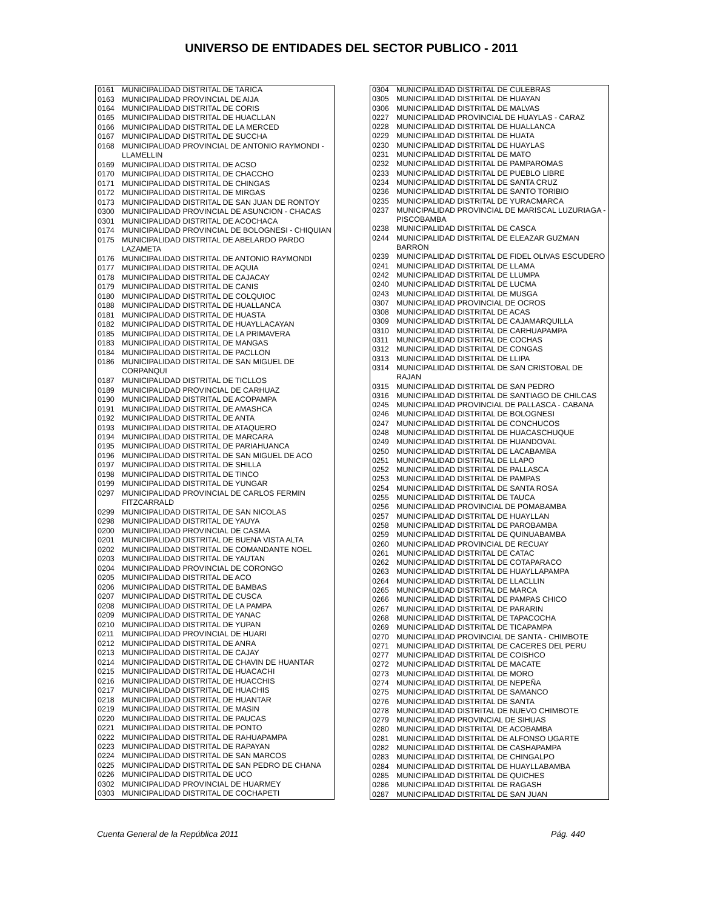UNIVERSO DE ENTIDADES DEL SECTOR PUBLICO - 2011
| 0161 | MUNICIPALIDAD DISTRITAL DE TARICA |
| 0163 | MUNICIPALIDAD PROVINCIAL DE AIJA |
| 0164 | MUNICIPALIDAD DISTRITAL DE CORIS |
| 0165 | MUNICIPALIDAD DISTRITAL DE HUACLLAN |
| 0166 | MUNICIPALIDAD DISTRITAL DE LA MERCED |
| 0167 | MUNICIPALIDAD DISTRITAL DE SUCCHA |
| 0168 | MUNICIPALIDAD PROVINCIAL DE ANTONIO RAYMONDI - LLAMELLIN |
| 0169 | MUNICIPALIDAD DISTRITAL DE ACSO |
| 0170 | MUNICIPALIDAD DISTRITAL DE CHACCHO |
| 0171 | MUNICIPALIDAD DISTRITAL DE CHINGAS |
| 0172 | MUNICIPALIDAD DISTRITAL DE MIRGAS |
| 0173 | MUNICIPALIDAD DISTRITAL DE SAN JUAN DE RONTOY |
| 0300 | MUNICIPALIDAD PROVINCIAL DE ASUNCION - CHACAS |
| 0301 | MUNICIPALIDAD DISTRITAL DE ACOCHACA |
| 0174 | MUNICIPALIDAD PROVINCIAL DE BOLOGNESI - CHIQUIAN |
| 0175 | MUNICIPALIDAD DISTRITAL DE ABELARDO PARDO LAZAMETA |
| 0176 | MUNICIPALIDAD DISTRITAL DE ANTONIO RAYMONDI |
| 0177 | MUNICIPALIDAD DISTRITAL DE AQUIA |
| 0178 | MUNICIPALIDAD DISTRITAL DE CAJACAY |
| 0179 | MUNICIPALIDAD DISTRITAL DE CANIS |
| 0180 | MUNICIPALIDAD DISTRITAL DE COLQUIOC |
| 0188 | MUNICIPALIDAD DISTRITAL DE HUALLANCA |
| 0181 | MUNICIPALIDAD DISTRITAL DE HUASTA |
| 0182 | MUNICIPALIDAD DISTRITAL DE HUAYLLACAYAN |
| 0185 | MUNICIPALIDAD DISTRITAL DE LA PRIMAVERA |
| 0183 | MUNICIPALIDAD DISTRITAL DE MANGAS |
| 0184 | MUNICIPALIDAD DISTRITAL DE PACLLON |
| 0186 | MUNICIPALIDAD DISTRITAL DE SAN MIGUEL DE CORPANQUI |
| 0187 | MUNICIPALIDAD DISTRITAL DE TICLLOS |
| 0189 | MUNICIPALIDAD PROVINCIAL DE CARHUAZ |
| 0190 | MUNICIPALIDAD DISTRITAL DE ACOPAMPA |
| 0191 | MUNICIPALIDAD DISTRITAL DE AMASHCA |
| 0192 | MUNICIPALIDAD DISTRITAL DE ANTA |
| 0193 | MUNICIPALIDAD DISTRITAL DE ATAQUERO |
| 0194 | MUNICIPALIDAD DISTRITAL DE MARCARA |
| 0195 | MUNICIPALIDAD DISTRITAL DE PARIAHUANCA |
| 0196 | MUNICIPALIDAD DISTRITAL DE SAN MIGUEL DE ACO |
| 0197 | MUNICIPALIDAD DISTRITAL DE SHILLA |
| 0198 | MUNICIPALIDAD DISTRITAL DE TINCO |
| 0199 | MUNICIPALIDAD DISTRITAL DE YUNGAR |
| 0297 | MUNICIPALIDAD PROVINCIAL DE CARLOS FERMIN FITZCARRALD |
| 0299 | MUNICIPALIDAD DISTRITAL DE SAN NICOLAS |
| 0298 | MUNICIPALIDAD DISTRITAL DE YAUYA |
| 0200 | MUNICIPALIDAD PROVINCIAL DE CASMA |
| 0201 | MUNICIPALIDAD DISTRITAL DE BUENA VISTA ALTA |
| 0202 | MUNICIPALIDAD DISTRITAL DE COMANDANTE NOEL |
| 0203 | MUNICIPALIDAD DISTRITAL DE YAUTAN |
| 0204 | MUNICIPALIDAD PROVINCIAL DE CORONGO |
| 0205 | MUNICIPALIDAD DISTRITAL DE ACO |
| 0206 | MUNICIPALIDAD DISTRITAL DE BAMBAS |
| 0207 | MUNICIPALIDAD DISTRITAL DE CUSCA |
| 0208 | MUNICIPALIDAD DISTRITAL DE LA PAMPA |
| 0209 | MUNICIPALIDAD DISTRITAL DE YANAC |
| 0210 | MUNICIPALIDAD DISTRITAL DE YUPAN |
| 0211 | MUNICIPALIDAD PROVINCIAL DE HUARI |
| 0212 | MUNICIPALIDAD DISTRITAL DE ANRA |
| 0213 | MUNICIPALIDAD DISTRITAL DE CAJAY |
| 0214 | MUNICIPALIDAD DISTRITAL DE CHAVIN DE HUANTAR |
| 0215 | MUNICIPALIDAD DISTRITAL DE HUACACHI |
| 0216 | MUNICIPALIDAD DISTRITAL DE HUACCHIS |
| 0217 | MUNICIPALIDAD DISTRITAL DE HUACHIS |
| 0218 | MUNICIPALIDAD DISTRITAL DE HUANTAR |
| 0219 | MUNICIPALIDAD DISTRITAL DE MASIN |
| 0220 | MUNICIPALIDAD DISTRITAL DE PAUCAS |
| 0221 | MUNICIPALIDAD DISTRITAL DE PONTO |
| 0222 | MUNICIPALIDAD DISTRITAL DE RAHUAPAMPA |
| 0223 | MUNICIPALIDAD DISTRITAL DE RAPAYAN |
| 0224 | MUNICIPALIDAD DISTRITAL DE SAN MARCOS |
| 0225 | MUNICIPALIDAD DISTRITAL DE SAN PEDRO DE CHANA |
| 0226 | MUNICIPALIDAD DISTRITAL DE UCO |
| 0302 | MUNICIPALIDAD PROVINCIAL DE HUARMEY |
| 0303 | MUNICIPALIDAD DISTRITAL DE COCHAPETI |
| 0304 | MUNICIPALIDAD DISTRITAL DE CULEBRAS |
| 0305 | MUNICIPALIDAD DISTRITAL DE HUAYAN |
| 0306 | MUNICIPALIDAD DISTRITAL DE MALVAS |
| 0227 | MUNICIPALIDAD PROVINCIAL DE HUAYLAS - CARAZ |
| 0228 | MUNICIPALIDAD DISTRITAL DE HUALLANCA |
| 0229 | MUNICIPALIDAD DISTRITAL DE HUATA |
| 0230 | MUNICIPALIDAD DISTRITAL DE HUAYLAS |
| 0231 | MUNICIPALIDAD DISTRITAL DE MATO |
| 0232 | MUNICIPALIDAD DISTRITAL DE PAMPAROMAS |
| 0233 | MUNICIPALIDAD DISTRITAL DE PUEBLO LIBRE |
| 0234 | MUNICIPALIDAD DISTRITAL DE SANTA CRUZ |
| 0236 | MUNICIPALIDAD DISTRITAL DE SANTO TORIBIO |
| 0235 | MUNICIPALIDAD DISTRITAL DE YURACMARCA |
| 0237 | MUNICIPALIDAD PROVINCIAL DE MARISCAL LUZURIAGA - PISCOBAMBA |
| 0238 | MUNICIPALIDAD DISTRITAL DE CASCA |
| 0244 | MUNICIPALIDAD DISTRITAL DE ELEAZAR GUZMAN BARRON |
| 0239 | MUNICIPALIDAD DISTRITAL DE FIDEL OLIVAS ESCUDERO |
| 0241 | MUNICIPALIDAD DISTRITAL DE LLAMA |
| 0242 | MUNICIPALIDAD DISTRITAL DE LLUMPA |
| 0240 | MUNICIPALIDAD DISTRITAL DE LUCMA |
| 0243 | MUNICIPALIDAD DISTRITAL DE MUSGA |
| 0307 | MUNICIPALIDAD PROVINCIAL DE OCROS |
| 0308 | MUNICIPALIDAD DISTRITAL DE ACAS |
| 0309 | MUNICIPALIDAD DISTRITAL DE CAJAMARQUILLA |
| 0310 | MUNICIPALIDAD DISTRITAL DE CARHUAPAMPA |
| 0311 | MUNICIPALIDAD DISTRITAL DE COCHAS |
| 0312 | MUNICIPALIDAD DISTRITAL DE CONGAS |
| 0313 | MUNICIPALIDAD DISTRITAL DE LLIPA |
| 0314 | MUNICIPALIDAD DISTRITAL DE SAN CRISTOBAL DE RAJAN |
| 0315 | MUNICIPALIDAD DISTRITAL DE SAN PEDRO |
| 0316 | MUNICIPALIDAD DISTRITAL DE SANTIAGO DE CHILCAS |
| 0245 | MUNICIPALIDAD PROVINCIAL DE PALLASCA - CABANA |
| 0246 | MUNICIPALIDAD DISTRITAL DE BOLOGNESI |
| 0247 | MUNICIPALIDAD DISTRITAL DE CONCHUCOS |
| 0248 | MUNICIPALIDAD DISTRITAL DE HUACASCHUQUE |
| 0249 | MUNICIPALIDAD DISTRITAL DE HUANDOVAL |
| 0250 | MUNICIPALIDAD DISTRITAL DE LACABAMBA |
| 0251 | MUNICIPALIDAD DISTRITAL DE LLAPO |
| 0252 | MUNICIPALIDAD DISTRITAL DE PALLASCA |
| 0253 | MUNICIPALIDAD DISTRITAL DE PAMPAS |
| 0254 | MUNICIPALIDAD DISTRITAL DE SANTA ROSA |
| 0255 | MUNICIPALIDAD DISTRITAL DE TAUCA |
| 0256 | MUNICIPALIDAD PROVINCIAL DE POMABAMBA |
| 0257 | MUNICIPALIDAD DISTRITAL DE HUAYLLAN |
| 0258 | MUNICIPALIDAD DISTRITAL DE PAROBAMBA |
| 0259 | MUNICIPALIDAD DISTRITAL DE QUINUABAMBA |
| 0260 | MUNICIPALIDAD PROVINCIAL DE RECUAY |
| 0261 | MUNICIPALIDAD DISTRITAL DE CATAC |
| 0262 | MUNICIPALIDAD DISTRITAL DE COTAPARACO |
| 0263 | MUNICIPALIDAD DISTRITAL DE HUAYLLAPAMPA |
| 0264 | MUNICIPALIDAD DISTRITAL DE LLACLLIN |
| 0265 | MUNICIPALIDAD DISTRITAL DE MARCA |
| 0266 | MUNICIPALIDAD DISTRITAL DE PAMPAS CHICO |
| 0267 | MUNICIPALIDAD DISTRITAL DE PARARIN |
| 0268 | MUNICIPALIDAD DISTRITAL DE TAPACOCHA |
| 0269 | MUNICIPALIDAD DISTRITAL DE TICAPAMPA |
| 0270 | MUNICIPALIDAD PROVINCIAL DE SANTA - CHIMBOTE |
| 0271 | MUNICIPALIDAD DISTRITAL DE CACERES DEL PERU |
| 0277 | MUNICIPALIDAD DISTRITAL DE COISHCO |
| 0272 | MUNICIPALIDAD DISTRITAL DE MACATE |
| 0273 | MUNICIPALIDAD DISTRITAL DE MORO |
| 0274 | MUNICIPALIDAD DISTRITAL DE NEPEÑA |
| 0275 | MUNICIPALIDAD DISTRITAL DE SAMANCO |
| 0276 | MUNICIPALIDAD DISTRITAL DE SANTA |
| 0278 | MUNICIPALIDAD DISTRITAL DE NUEVO CHIMBOTE |
| 0279 | MUNICIPALIDAD PROVINCIAL DE SIHUAS |
| 0280 | MUNICIPALIDAD DISTRITAL DE ACOBAMBA |
| 0281 | MUNICIPALIDAD DISTRITAL DE ALFONSO UGARTE |
| 0282 | MUNICIPALIDAD DISTRITAL DE CASHAPAMPA |
| 0283 | MUNICIPALIDAD DISTRITAL DE CHINGALPO |
| 0284 | MUNICIPALIDAD DISTRITAL DE HUAYLLABAMBA |
| 0285 | MUNICIPALIDAD DISTRITAL DE QUICHES |
| 0286 | MUNICIPALIDAD DISTRITAL DE RAGASH |
| 0287 | MUNICIPALIDAD DISTRITAL DE SAN JUAN |
Cuenta General de la República 2011 Pág. 440